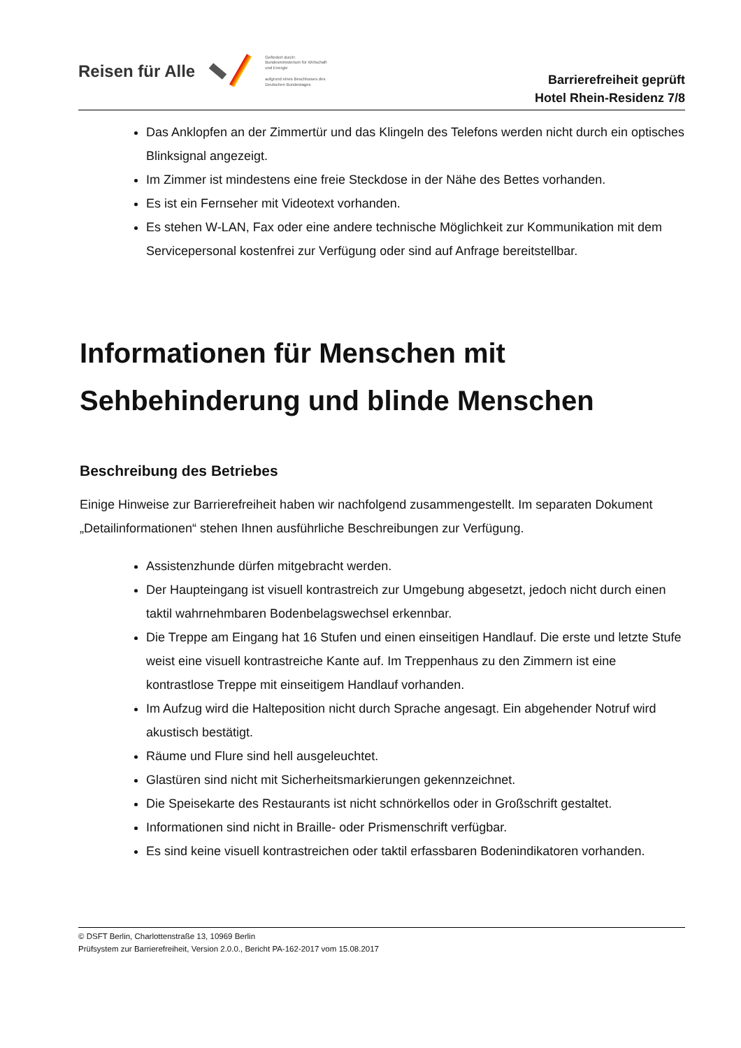Reisen für Alle
Gefördert durch:
Bundesministerium für Wirtschaft und Energie
aufgrund eines Beschlusses des Deutschen Bundestages
Barrierefreiheit geprüft
Hotel Rhein-Residenz 7/8
Das Anklopfen an der Zimmertür und das Klingeln des Telefons werden nicht durch ein optisches Blinksignal angezeigt.
Im Zimmer ist mindestens eine freie Steckdose in der Nähe des Bettes vorhanden.
Es ist ein Fernseher mit Videotext vorhanden.
Es stehen W-LAN, Fax oder eine andere technische Möglichkeit zur Kommunikation mit dem Servicepersonal kostenfrei zur Verfügung oder sind auf Anfrage bereitstellbar.
Informationen für Menschen mit Sehbehinderung und blinde Menschen
Beschreibung des Betriebes
Einige Hinweise zur Barrierefreiheit haben wir nachfolgend zusammengestellt. Im separaten Dokument „Detailinformationen“ stehen Ihnen ausführliche Beschreibungen zur Verfügung.
Assistenzhunde dürfen mitgebracht werden.
Der Haupteingang ist visuell kontrastreich zur Umgebung abgesetzt, jedoch nicht durch einen taktil wahrnehmbaren Bodenbelagswechsel erkennbar.
Die Treppe am Eingang hat 16 Stufen und einen einseitigen Handlauf. Die erste und letzte Stufe weist eine visuell kontrastreiche Kante auf. Im Treppenhaus zu den Zimmern ist eine kontrastlose Treppe mit einseitigem Handlauf vorhanden.
Im Aufzug wird die Halteposition nicht durch Sprache angesagt. Ein abgehender Notruf wird akustisch bestätigt.
Räume und Flure sind hell ausgeleuchtet.
Glastüren sind nicht mit Sicherheitsmarkierungen gekennzeichnet.
Die Speisekarte des Restaurants ist nicht schnörkellos oder in Großschrift gestaltet.
Informationen sind nicht in Braille- oder Prismenschrift verfügbar.
Es sind keine visuell kontrastreichen oder taktil erfassbaren Bodenindikatoren vorhanden.
© DSFT Berlin, Charlottenstraße 13, 10969 Berlin
Prüfsystem zur Barrierefreiheit, Version 2.0.0., Bericht PA-162-2017 vom 15.08.2017